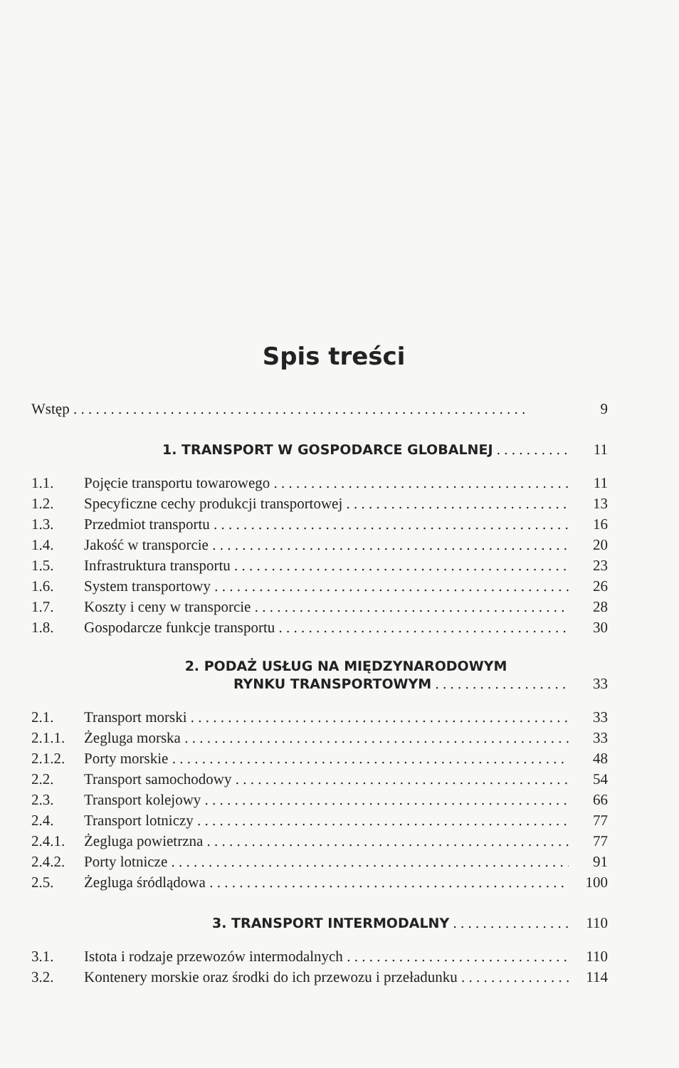Spis treści
Wstęp 9
1. TRANSPORT W GOSPODARCE GLOBALNEJ 11
1.1. Pojęcie transportu towarowego 11
1.2. Specyficzne cechy produkcji transportowej 13
1.3. Przedmiot transportu 16
1.4. Jakość w transporcie 20
1.5. Infrastruktura transportu 23
1.6. System transportowy 26
1.7. Koszty i ceny w transporcie 28
1.8. Gospodarcze funkcje transportu 30
2. PODAŻ USŁUG NA MIĘDZYNARODOWYM
RYNKU TRANSPORTOWYM 33
2.1. Transport morski 33
2.1.1. Żegluga morska 33
2.1.2. Porty morskie 48
2.2. Transport samochodowy 54
2.3. Transport kolejowy 66
2.4. Transport lotniczy 77
2.4.1. Żegluga powietrzna 77
2.4.2. Porty lotnicze 91
2.5. Żegluga śródlądowa 100
3. TRANSPORT INTERMODALNY 110
3.1. Istota i rodzaje przewozów intermodalnych 110
3.2. Kontenery morskie oraz środki do ich przewozu i przeładunku 114